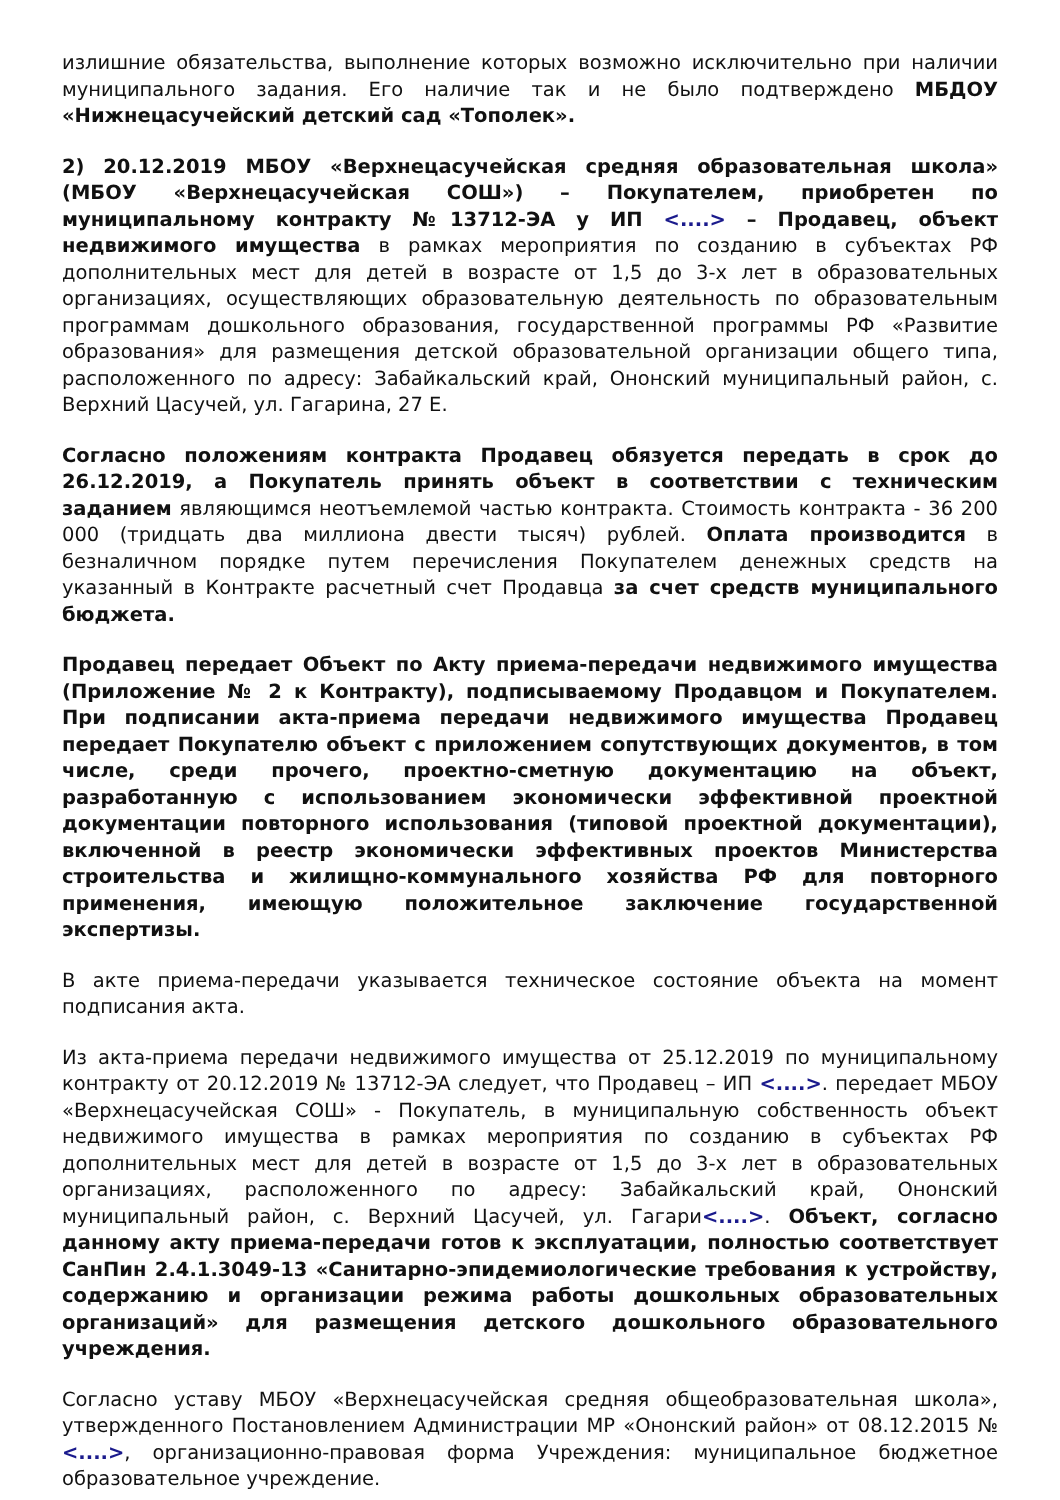излишние обязательства, выполнение которых возможно исключительно при наличии муниципального задания. Его наличие так и не было подтверждено МБДОУ «Нижнецасучейский детский сад «Тополек».
2) 20.12.2019 МБОУ «Верхнецасучейская средняя образовательная школа» (МБОУ «Верхнецасучейская СОШ») – Покупателем, приобретен по муниципальному контракту №13712-ЭА у ИП <....> – Продавец, объект недвижимого имущества в рамках мероприятия по созданию в субъектах РФ дополнительных мест для детей в возрасте от 1,5 до 3-х лет в образовательных организациях, осуществляющих образовательную деятельность по образовательным программам дошкольного образования, государственной программы РФ «Развитие образования» для размещения детской образовательной организации общего типа, расположенного по адресу: Забайкальский край, Ононский муниципальный район, с. Верхний Цасучей, ул. Гагарина, 27 Е.
Согласно положениям контракта Продавец обязуется передать в срок до 26.12.2019, а Покупатель принять объект в соответствии с техническим заданием являющимся неотъемлемой частью контракта. Стоимость контракта - 36 200 000 (тридцать два миллиона двести тысяч) рублей. Оплата производится в безналичном порядке путем перечисления Покупателем денежных средств на указанный в Контракте расчетный счет Продавца за счет средств муниципального бюджета.
Продавец передает Объект по Акту приема-передачи недвижимого имущества (Приложение № 2 к Контракту), подписываемому Продавцом и Покупателем. При подписании акта-приема передачи недвижимого имущества Продавец передает Покупателю объект с приложением сопутствующих документов, в том числе, среди прочего, проектно-сметную документацию на объект, разработанную с использованием экономически эффективной проектной документации повторного использования (типовой проектной документации), включенной в реестр экономически эффективных проектов Министерства строительства и жилищно-коммунального хозяйства РФ для повторного применения, имеющую положительное заключение государственной экспертизы.
В акте приема-передачи указывается техническое состояние объекта на момент подписания акта.
Из акта-приема передачи недвижимого имущества от 25.12.2019 по муниципальному контракту от 20.12.2019 № 13712-ЭА следует, что Продавец – ИП <....>. передает МБОУ «Верхнецасучейская СОШ» - Покупатель, в муниципальную собственность объект недвижимого имущества в рамках мероприятия по созданию в субъектах РФ дополнительных мест для детей в возрасте от 1,5 до 3-х лет в образовательных организациях, расположенного по адресу: Забайкальский край, Ононский муниципальный район, с. Верхний Цасучей, ул. Гагари<....>. Объект, согласно данному акту приема-передачи готов к эксплуатации, полностью соответствует СанПин 2.4.1.3049-13 «Санитарно-эпидемиологические требования к устройству, содержанию и организации режима работы дошкольных образовательных организаций» для размещения детского дошкольного образовательного учреждения.
Согласно уставу МБОУ «Верхнецасучейская средняя общеобразовательная школа», утвержденного Постановлением Администрации МР «Ононский район» от 08.12.2015 № <....>, организационно-правовая форма Учреждения: муниципальное бюджетное образовательное учреждение.